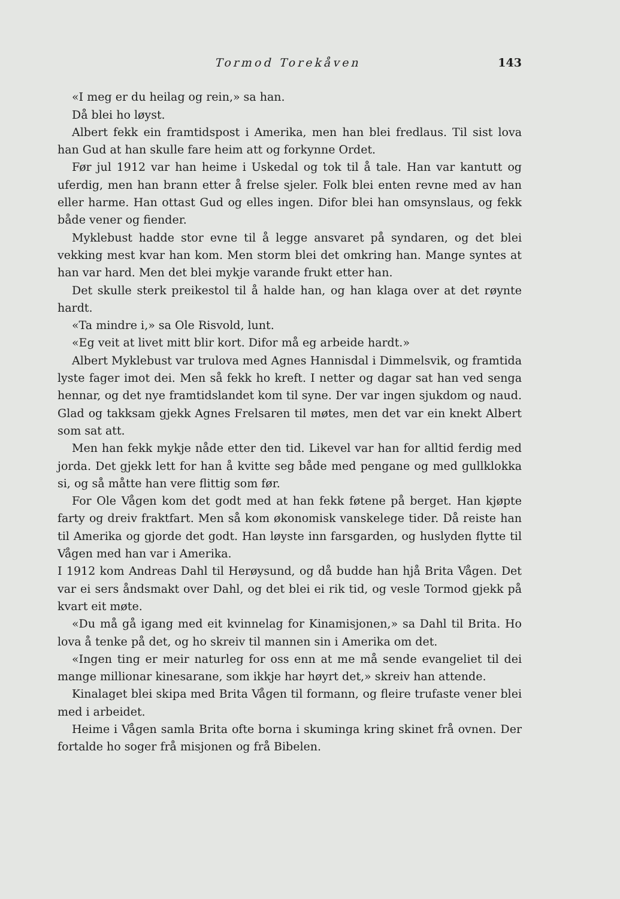Tormod Torekåven 143
«I meg er du heilag og rein,» sa han.
Då blei ho løyst.
Albert fekk ein framtidspost i Amerika, men han blei fredlaus. Til sist lova han Gud at han skulle fare heim att og forkynne Ordet.
Før jul 1912 var han heime i Uskedal og tok til å tale. Han var kantutt og uferdig, men han brann etter å frelse sjeler. Folk blei enten revne med av han eller harme. Han ottast Gud og elles ingen. Difor blei han omsynslaus, og fekk både vener og fiender.
Myklebust hadde stor evne til å legge ansvaret på syndaren, og det blei vekking mest kvar han kom. Men storm blei det omkring han. Mange syntes at han var hard. Men det blei mykje varande frukt etter han.
Det skulle sterk preikestol til å halde han, og han klaga over at det røynte hardt.
«Ta mindre i,» sa Ole Risvold, lunt.
«Eg veit at livet mitt blir kort. Difor må eg arbeide hardt.»
Albert Myklebust var trulova med Agnes Hannisdal i Dimmelsvik, og framtida lyste fager imot dei. Men så fekk ho kreft. I netter og dagar sat han ved senga hennar, og det nye framtidslandet kom til syne. Der var ingen sjukdom og naud. Glad og takksam gjekk Agnes Frelsaren til møtes, men det var ein knekt Albert som sat att.
Men han fekk mykje nåde etter den tid. Likevel var han for alltid ferdig med jorda. Det gjekk lett for han å kvitte seg både med pengane og med gullklokka si, og så måtte han vere flittig som før.
For Ole Vågen kom det godt med at han fekk føtene på berget. Han kjøpte farty og dreiv fraktfart. Men så kom økonomisk vanskelege tider. Då reiste han til Amerika og gjorde det godt. Han løyste inn farsgarden, og huslyden flytte til Vågen med han var i Amerika.
I 1912 kom Andreas Dahl til Herøysund, og då budde han hjå Brita Vågen. Det var ei sers åndsmakt over Dahl, og det blei ei rik tid, og vesle Tormod gjekk på kvart eit møte.
«Du må gå igang med eit kvinnelag for Kinamisjonen,» sa Dahl til Brita. Ho lova å tenke på det, og ho skreiv til mannen sin i Amerika om det.
«Ingen ting er meir naturleg for oss enn at me må sende evangeliet til dei mange millionar kinesarane, som ikkje har høyrt det,» skreiv han attende.
Kinalaget blei skipa med Brita Vågen til formann, og fleire trufaste vener blei med i arbeidet.
Heime i Vågen samla Brita ofte borna i skuminga kring skinet frå ovnen. Der fortalde ho soger frå misjonen og frå Bibelen.